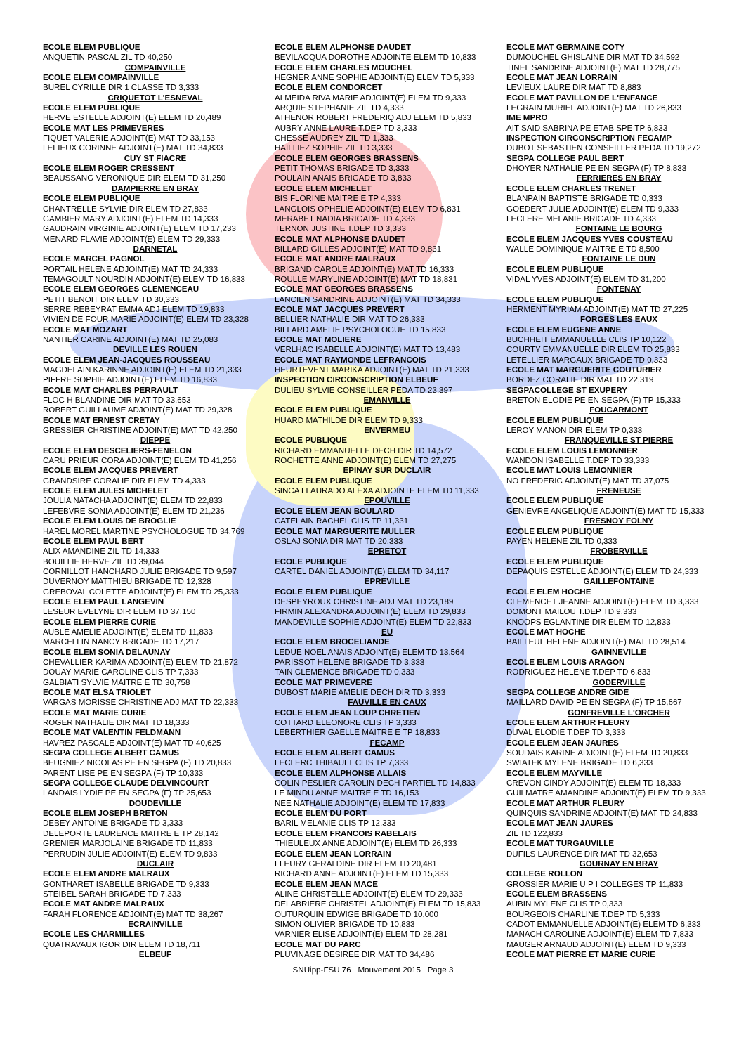ECOLE ELEM PUBLIQUE
ANQUETIN PASCAL ZIL TD 40,250
COMPAINVILLE
ECOLE ELEM COMPAINVILLE
BUREL CYRILLE DIR 1 CLASSE TD 3,333
CRIQUETOT L'ESNEVAL
ECOLE ELEM PUBLIQUE
HERVE ESTELLE ADJOINT(E) ELEM TD 20,489
ECOLE MAT LES PRIMEVERES
FIQUET VALERIE ADJOINT(E) MAT TD 33,153
LEFIEUX CORINNE ADJOINT(E) MAT TD 34,833
CUY ST FIACRE
ECOLE ELEM ROGER CRESSENT
BEAUSSANG VERONIQUE DIR ELEM TD 31,250
DAMPIERRE EN BRAY
ECOLE ELEM PUBLIQUE
CHANTRELLE SYLVIE DIR ELEM TD 27,833
GAMBIER MARY ADJOINT(E) ELEM TD 14,333
GAUDRAIN VIRGINIE ADJOINT(E) ELEM TD 17,233
MENARD FLAVIE ADJOINT(E) ELEM TD 29,333
DARNETAL
ECOLE MARCEL PAGNOL
PORTAIL HELENE ADJOINT(E) MAT TD 24,333
TEMAGOULT NOURDIN ADJOINT(E) ELEM TD 16,833
ECOLE ELEM GEORGES CLEMENCEAU
PETIT BENOIT DIR ELEM TD 30,333
SERRE REBEYRAT EMMA ADJ ELEM TD 19,833
VIVIEN DE FOUR MARIE ADJOINT(E) ELEM TD 23,328
ECOLE MAT MOZART
NANTIER CARINE ADJOINT(E) MAT TD 25,083
DEVILLE LES ROUEN
ECOLE ELEM JEAN-JACQUES ROUSSEAU
MAGDELAIN KARINNE ADJOINT(E) ELEM TD 21,333
PIFFRE SOPHIE ADJOINT(E) ELEM TD 16,833
ECOLE MAT CHARLES PERRAULT
FLOC H BLANDINE DIR MAT TD 33,653
ROBERT GUILLAUME ADJOINT(E) MAT TD 29,328
ECOLE MAT ERNEST CRETAY
GRESSIER CHRISTINE ADJOINT(E) MAT TD 42,250
DIEPPE
ECOLE ELEM DESCELIERS-FENELON
CARU PRIEUR CORA ADJOINT(E) ELEM TD 41,256
ECOLE ELEM JACQUES PREVERT
GRANDSIRE CORALIE DIR ELEM TD 4,333
ECOLE ELEM JULES MICHELET
JOULIA NATACHA ADJOINT(E) ELEM TD 22,833
LEFEBVRE SONIA ADJOINT(E) ELEM TD 21,236
ECOLE ELEM LOUIS DE BROGLIE
HAREL MOREL MARTINE PSYCHOLOGUE TD 34,769
ECOLE ELEM PAUL BERT
ALIX AMANDINE ZIL TD 14,333
BOUILLIE HERVE ZIL TD 39,044
CORNILLOT HANCHARD JULIE BRIGADE TD 9,597
DUVERNOY MATTHIEU BRIGADE TD 12,328
GREBOVAL COLETTE ADJOINT(E) ELEM TD 25,333
ECOLE ELEM PAUL LANGEVIN
LESEUR EVELYNE DIR ELEM TD 37,150
ECOLE ELEM PIERRE CURIE
AUBLE AMELIE ADJOINT(E) ELEM TD 11,833
MARCELLIN NANCY BRIGADE TD 17,217
ECOLE ELEM SONIA DELAUNAY
CHEVALLIER KARIMA ADJOINT(E) ELEM TD 21,872
DOUAY MARIE CAROLINE CLIS TP 7,333
GALBIATI SYLVIE MAITRE E TD 30,758
ECOLE MAT ELSA TRIOLET
VARGAS MORISSE CHRISTINE ADJ MAT TD 22,333
ECOLE MAT MARIE CURIE
ROGER NATHALIE DIR MAT TD 18,333
ECOLE MAT VALENTIN FELDMANN
HAVREZ PASCALE ADJOINT(E) MAT TD 40,625
SEGPA COLLEGE ALBERT CAMUS
BEUGNIEZ NICOLAS PE EN SEGPA (F) TD 20,833
PARENT LISE PE EN SEGPA (F) TP 10,333
SEGPA COLLEGE CLAUDE DELVINCOURT
LANDAIS LYDIE PE EN SEGPA (F) TP 25,653
DOUDEVILLE
ECOLE ELEM JOSEPH BRETON
DEBEY ANTOINE BRIGADE TD 3,333
DELEPORTE LAURENCE MAITRE E TP 28,142
GRENIER MARJOLAINE BRIGADE TD 11,833
PERRUDIN JULIE ADJOINT(E) ELEM TD 9,833
DUCLAIR
ECOLE ELEM ANDRE MALRAUX
GONTHARET ISABELLE BRIGADE TD 9,333
STEIBEL SARAH BRIGADE TD 7,333
ECOLE MAT ANDRE MALRAUX
FARAH FLORENCE ADJOINT(E) MAT TD 38,267
ECRAINVILLE
ECOLE LES CHARMILLES
QUATRAVAUX IGOR DIR ELEM TD 18,711
ELBEUF
ECOLE ELEM ALPHONSE DAUDET
BEVILACQUA DOROTHE ADJOINTE ELEM TD 10,833
ECOLE ELEM CHARLES MOUCHEL
HEGNER ANNE SOPHIE ADJOINT(E) ELEM TD 5,333
ECOLE ELEM CONDORCET
ALMEIDA RIVA MARIE ADJOINT(E) ELEM TD 9,333
ARQUIE STEPHANIE ZIL TD 4,333
ATHENOR ROBERT FREDERIQ ADJ ELEM TD 5,833
AUBRY ANNE LAURE T.DEP TD 3,333
CHESSE AUDREY ZIL TD 1,333
HAILLIEZ SOPHIE ZIL TD 3,333
ECOLE ELEM GEORGES BRASSENS
PETIT THOMAS BRIGADE TD 3,333
POULAIN ANAIS BRIGADE TD 3,833
ECOLE ELEM MICHELET
BIS FLORINE MAITRE E TP 4,333
LANGLOIS OPHELIE ADJOINT(E) ELEM TD 6,831
MERABET NADIA BRIGADE TD 4,333
TERNON JUSTINE T.DEP TD 3,333
ECOLE MAT ALPHONSE DAUDET
BILLARD GILLES ADJOINT(E) MAT TD 9,831
ECOLE MAT ANDRE MALRAUX
BRIGAND CAROLE ADJOINT(E) MAT TD 16,333
ROULLE MARYLINE ADJOINT(E) MAT TD 18,831
ECOLE MAT GEORGES BRASSENS
LANCIEN SANDRINE ADJOINT(E) MAT TD 34,333
ECOLE MAT JACQUES PREVERT
BELLIER NATHALIE DIR MAT TD 26,333
BILLARD AMELIE PSYCHOLOGUE TD 15,833
ECOLE MAT MOLIERE
VERLHAC ISABELLE ADJOINT(E) MAT TD 13,483
ECOLE MAT RAYMONDE LEFRANCOIS
HEURTEVENT MARIKA ADJOINT(E) MAT TD 21,333
INSPECTION CIRCONSCRIPTION ELBEUF
DULIEU SYLVIE CONSEILLER PEDA TD 23,397
EMANVILLE
ECOLE ELEM PUBLIQUE
HUARD MATHILDE DIR ELEM TD 9,333
ENVERMEU
ECOLE PUBLIQUE
RICHARD EMMANUELLE DECH DIR TD 14,572
ROCHETTE ANNE ADJOINT(E) ELEM TD 27,275
EPINAY SUR DUCLAIR
ECOLE ELEM PUBLIQUE
SINCA LLAURADO ALEXA ADJOINTE ELEM TD 11,333
EPOUVILLE
ECOLE ELEM JEAN BOULARD
CATELAIN RACHEL CLIS TP 11,331
ECOLE MAT MARGUERITE MULLER
OSLAJ SONIA DIR MAT TD 20,333
EPRETOT
ECOLE PUBLIQUE
CARTEL DANIEL ADJOINT(E) ELEM TD 34,117
EPREVILLE
ECOLE ELEM PUBLIQUE
DESPEYROUX CHRISTINE ADJ MAT TD 23,189
FIRMIN ALEXANDRA ADJOINT(E) ELEM TD 29,833
MANDEVILLE SOPHIE ADJOINT(E) ELEM TD 22,833
EU
ECOLE ELEM BROCELIANDE
LEDUE NOEL ANAIS ADJOINT(E) ELEM TD 13,564
PARISSOT HELENE BRIGADE TD 3,333
TAIN CLEMENCE BRIGADE TD 0,333
ECOLE MAT PRIMEVERE
DUBOST MARIE AMELIE DECH DIR TD 3,333
FAUVILLE EN CAUX
ECOLE ELEM JEAN LOUP CHRETIEN
COTTARD ELEONORE CLIS TP 3,333
LEBERTHIER GAELLE MAITRE E TP 18,833
FECAMP
ECOLE ELEM ALBERT CAMUS
LECLERC THIBAULT CLIS TP 7,333
ECOLE ELEM ALPHONSE ALLAIS
COLIN PESLIER CAROLIN DECH PARTIEL TD 14,833
LE MINDU ANNE MAITRE E TD 16,153
NEE NATHALIE ADJOINT(E) ELEM TD 17,833
ECOLE ELEM DU PORT
BARIL MELANIE CLIS TP 12,333
ECOLE ELEM FRANCOIS RABELAIS
THIEULEUX ANNE ADJOINT(E) ELEM TD 26,333
ECOLE ELEM JEAN LORRAIN
FLEURY GERALDINE DIR ELEM TD 20,481
RICHARD ANNE ADJOINT(E) ELEM TD 15,333
ECOLE ELEM JEAN MACE
ALINE CHRISTELLE ADJOINT(E) ELEM TD 29,333
DELABRIERE CHRISTEL ADJOINT(E) ELEM TD 15,833
OUTURQUIN EDWIGE BRIGADE TD 10,000
SIMON OLIVIER BRIGADE TD 10,833
VARNIER ELISE ADJOINT(E) ELEM TD 28,281
ECOLE MAT DU PARC
PLUVINAGE DESIREE DIR MAT TD 34,486
ECOLE MAT GERMAINE COTY
DUMOUCHEL GHISLAINE DIR MAT TD 34,592
TINEL SANDRINE ADJOINT(E) MAT TD 28,775
ECOLE MAT JEAN LORRAIN
LEVIEUX LAURE DIR MAT TD 8,883
ECOLE MAT PAVILLON DE L'ENFANCE
LEGRAIN MURIEL ADJOINT(E) MAT TD 26,833
IME MPRO
AIT SAID SABRINA PE ETAB SPE TP 6,833
INSPECTION CIRCONSCRIPTION FECAMP
DUBOT SEBASTIEN CONSEILLER PEDA TD 19,272
SEGPA COLLEGE PAUL BERT
DHOYER NATHALIE PE EN SEGPA (F) TP 8,833
FERRIERES EN BRAY
ECOLE ELEM CHARLES TRENET
BLANPAIN BAPTISTE BRIGADE TD 0,333
GOEDERT JULIE ADJOINT(E) ELEM TD 9,333
LECLERE MELANIE BRIGADE TD 4,333
FONTAINE LE BOURG
ECOLE ELEM JACQUES YVES COUSTEAU
WALLE DOMINIQUE MAITRE E TD 8,500
FONTAINE LE DUN
ECOLE ELEM PUBLIQUE
VIDAL YVES ADJOINT(E) ELEM TD 31,200
FONTENAY
ECOLE ELEM PUBLIQUE
HERMENT MYRIAM ADJOINT(E) MAT TD 27,225
FORGES LES EAUX
ECOLE ELEM EUGENE ANNE
BUCHHEIT EMMANUELLE CLIS TP 10,122
COURTY EMMANUELLE DIR ELEM TD 25,833
LETELLIER MARGAUX BRIGADE TD 0,333
ECOLE MAT MARGUERITE COUTURIER
BORDEZ CORALIE DIR MAT TD 22,319
SEGPACOLLEGE ST EXUPERY
BRETON ELODIE PE EN SEGPA (F) TP 15,333
FOUCARMONT
ECOLE ELEM PUBLIQUE
LEROY MANON DIR ELEM TP 0,333
FRANQUEVILLE ST PIERRE
ECOLE ELEM LOUIS LEMONNIER
WANDON ISABELLE T.DEP TD 33,333
ECOLE MAT LOUIS LEMONNIER
NO FREDERIC ADJOINT(E) MAT TD 37,075
FRENEUSE
ECOLE ELEM PUBLIQUE
GENIEVRE ANGELIQUE ADJOINT(E) MAT TD 15,333
FRESNOY FOLNY
ECOLE ELEM PUBLIQUE
PAYEN HELENE ZIL TD 0,333
FROBERVILLE
ECOLE ELEM PUBLIQUE
DEPAQUIS ESTELLE ADJOINT(E) ELEM TD 24,333
GAILLEFONTAINE
ECOLE ELEM HOCHE
CLEMENCET JEANNE ADJOINT(E) ELEM TD 3,333
DOMONT MAILOU T.DEP TD 9,333
KNOOPS EGLANTINE DIR ELEM TD 12,833
ECOLE MAT HOCHE
BAILLEUL HELENE ADJOINT(E) MAT TD 28,514
GAINNEVILLE
ECOLE ELEM LOUIS ARAGON
RODRIGUEZ HELENE T.DEP TD 6,833
GODERVILLE
SEGPA COLLEGE ANDRE GIDE
MAILLARD DAVID PE EN SEGPA (F) TP 15,667
GONFREVILLE L'ORCHER
ECOLE ELEM ARTHUR FLEURY
DUVAL ELODIE T.DEP TD 3,333
ECOLE ELEM JEAN JAURES
SOUDAIS KARINE ADJOINT(E) ELEM TD 20,833
SWIATEK MYLENE BRIGADE TD 6,333
ECOLE ELEM MAYVILLE
CREVON CINDY ADJOINT(E) ELEM TD 18,333
GUILMATRE AMANDINE ADJOINT(E) ELEM TD 9,333
ECOLE MAT ARTHUR FLEURY
QUINQUIS SANDRINE ADJOINT(E) MAT TD 24,833
ECOLE MAT JEAN JAURES
ZIL TD 122,833
ECOLE MAT TURGAUVILLE
DUFILS LAURENCE DIR MAT TD 32,653
GOURNAY EN BRAY
COLLEGE ROLLON
GROSSIER MARIE U P I COLLEGES TP 11,833
ECOLE ELEM BRASSENS
AUBIN MYLENE CLIS TP 0,333
BOURGEOIS CHARLINE T.DEP TD 5,333
CADOT EMMANUELLE ADJOINT(E) ELEM TD 6,333
MANACH CAROLINE ADJOINT(E) ELEM TD 7,833
MAUGER ARNAUD ADJOINT(E) ELEM TD 9,333
ECOLE MAT PIERRE ET MARIE CURIE
SNUipp-FSU 76 Mouvement 2015 Page 3